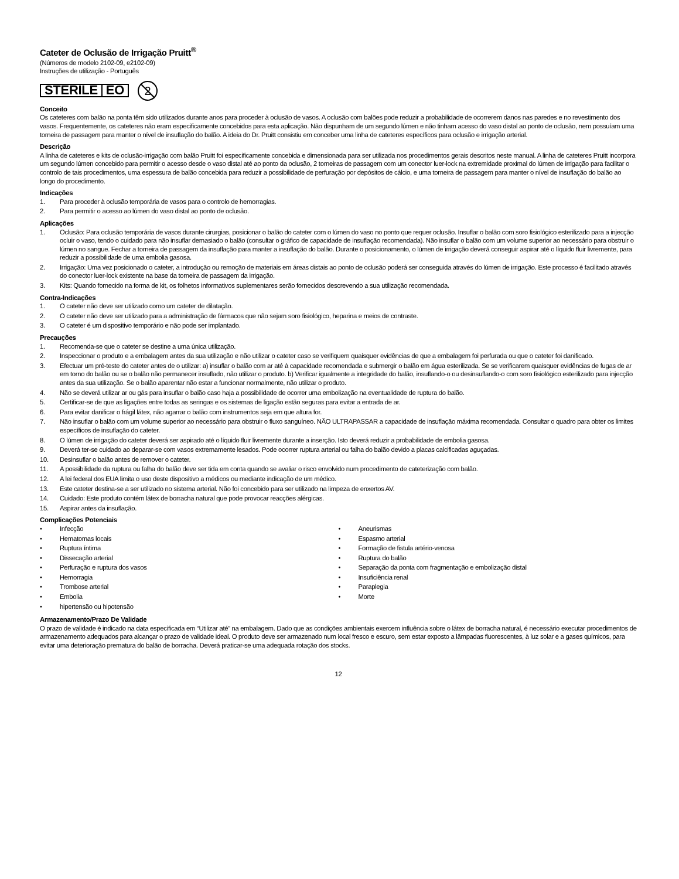Cateter de Oclusão de Irrigação Pruitt<sup>®</sup>
(Números de modelo 2102-09, e2102-09)
Instruções de utilização - Português
STERILE EO
2
Conceito
Os cateteres com balão na ponta têm sido utilizados durante anos para proceder à oclusão de vasos. A oclusão com balões pode reduzir a probabilidade de ocorrerem danos nas paredes e no revestimento dos vasos. Frequentemente, os cateteres não eram especificamente concebidos para esta aplicação. Não dispunham de um segundo lúmen e não tinham acesso do vaso distal ao ponto de oclusão, nem possuíam uma torneira de passagem para manter o nível de insuflação do balão. A ideia do Dr. Pruitt consistiu em conceber uma linha de cateteres específicos para oclusão e irrigação arterial.
Descrição
A linha de cateteres e kits de oclusão-irrigação com balão Pruitt foi especificamente concebida e dimensionada para ser utilizada nos procedimentos gerais descritos neste manual. A linha de cateteres Pruitt incorpora um segundo lúmen concebido para permitir o acesso desde o vaso distal até ao ponto da oclusão, 2 torneiras de passagem com um conector luer-lock na extremidade proximal do lúmen de irrigação para facilitar o controlo de tais procedimentos, uma espessura de balão concebida para reduzir a possibilidade de perfuração por depósitos de cálcio, e uma torneira de passagem para manter o nível de insuflação do balão ao longo do procedimento.
Indicações
1. Para proceder à oclusão temporária de vasos para o controlo de hemorragias.
2. Para permitir o acesso ao lúmen do vaso distal ao ponto de oclusão.
Aplicações
1. Oclusão: Para oclusão temporária de vasos durante cirurgias, posicionar o balão do cateter com o lúmen do vaso no ponto que requer oclusão. Insuflar o balão com soro fisiológico esterilizado para a injecção ocluir o vaso, tendo o cuidado para não insuflar demasiado o balão (consultar o gráfico de capacidade de insuflação recomendada). Não insuflar o balão com um volume superior ao necessário para obstruir o lúmen no sangue. Fechar a torneira de passagem da insuflação para manter a insuflação do balão. Durante o posicionamento, o lúmen de irrigação deverá conseguir aspirar até o líquido fluir livremente, para reduzir a possibilidade de uma embolia gasosa.
2. Irrigação: Uma vez posicionado o cateter, a introdução ou remoção de materiais em áreas distais ao ponto de oclusão poderá ser conseguida através do lúmen de irrigação. Este processo é facilitado através do conector luer-lock existente na base da torneira de passagem da irrigação.
3. Kits: Quando fornecido na forma de kit, os folhetos informativos suplementares serão fornecidos descrevendo a sua utilização recomendada.
Contra-Indicações
1. O cateter não deve ser utilizado como um cateter de dilatação.
2. O cateter não deve ser utilizado para a administração de fármacos que não sejam soro fisiológico, heparina e meios de contraste.
3. O cateter é um dispositivo temporário e não pode ser implantado.
Precauções
1. Recomenda-se que o cateter se destine a uma única utilização.
2. Inspeccionar o produto e a embalagem antes da sua utilização e não utilizar o cateter caso se verifiquem quaisquer evidências de que a embalagem foi perfurada ou que o cateter foi danificado.
3. Efectuar um pré-teste do cateter antes de o utilizar: a) insuflar o balão com ar até à capacidade recomendada e submergir o balão em água esterilizada. Se se verificarem quaisquer evidências de fugas de ar em torno do balão ou se o balão não permanecer insuflado, não utilizar o produto. b) Verificar igualmente a integridade do balão, insuflando-o ou desinsuflando-o com soro fisiológico esterilizado para injecção antes da sua utilização. Se o balão aparentar não estar a funcionar normalmente, não utilizar o produto.
4. Não se deverá utilizar ar ou gás para insuflar o balão caso haja a possibilidade de ocorrer uma embolização na eventualidade de ruptura do balão.
5. Certificar-se de que as ligações entre todas as seringas e os sistemas de ligação estão seguras para evitar a entrada de ar.
6. Para evitar danificar o frágil látex, não agarrar o balão com instrumentos seja em que altura for.
7. Não insuflar o balão com um volume superior ao necessário para obstruir o fluxo sanguíneo. NÃO ULTRAPASSAR a capacidade de insuflação máxima recomendada. Consultar o quadro para obter os limites específicos de insuflação do cateter.
8. O lúmen de irrigação do cateter deverá ser aspirado até o líquido fluir livremente durante a inserção. Isto deverá reduzir a probabilidade de embolia gasosa.
9. Deverá ter-se cuidado ao deparar-se com vasos extremamente lesados. Pode ocorrer ruptura arterial ou falha do balão devido a placas calcificadas aguçadas.
10. Desinsuflar o balão antes de remover o cateter.
11. A possibilidade da ruptura ou falha do balão deve ser tida em conta quando se avaliar o risco envolvido num procedimento de cateterização com balão.
12. A lei federal dos EUA limita o uso deste dispositivo a médicos ou mediante indicação de um médico.
13. Este cateter destina-se a ser utilizado no sistema arterial. Não foi concebido para ser utilizado na limpeza de enxertos AV.
14. Cuidado: Este produto contém látex de borracha natural que pode provocar reacções alérgicas.
15. Aspirar antes da insuflação.
Complicações Potenciais
• Infecção
• Hematomas locais
• Ruptura íntima
• Dissecação arterial
• Perfuração e ruptura dos vasos
• Hemorragia
• Trombose arterial
• Embolia
• hipertensão ou hipotensão
• Aneurismas
• Espasmo arterial
• Formação de fistula artério-venosa
• Ruptura do balão
• Separação da ponta com fragmentação e embolização distal
• Insuficiência renal
• Paraplegia
• Morte
Armazenamento/Prazo De Validade
O prazo de validade é indicado na data especificada em “Utilizar até” na embalagem. Dado que as condições ambientais exercem influência sobre o látex de borracha natural, é necessário executar procedimentos de armazenamento adequados para alcançar o prazo de validade ideal. O produto deve ser armazenado num local fresco e escuro, sem estar exposto a lâmpadas fluorescentes, à luz solar e a gases químicos, para evitar uma deterioração prematura do balão de borracha. Deverá praticar-se uma adequada rotação dos stocks.
12